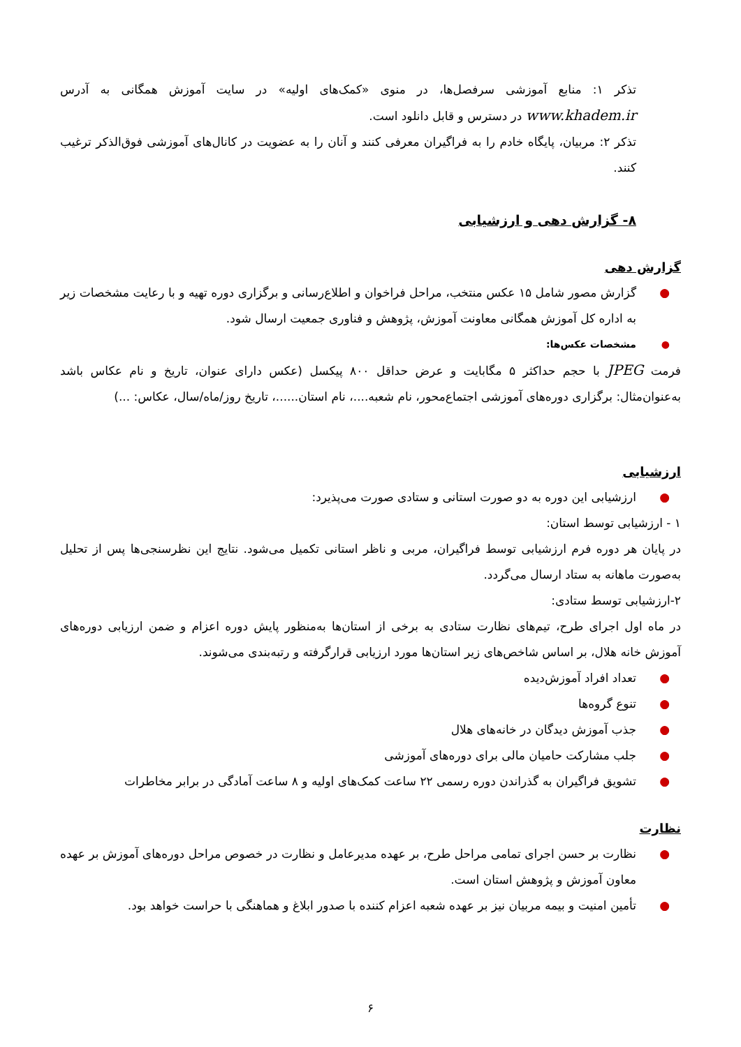تذکر ۱: منابع آموزشی سرفصل‌ها، در منوی «کمک‌های اولیه» در سایت آموزش همگانی به آدرس www.khadem.ir در دسترس و قابل دانلود است.
تذکر ۲: مربیان، پایگاه خادم را به فراگیران معرفی کنند و آنان را به عضویت در کانال‌های آموزشی فوق‌الذکر ترغیب کنند.
۸- گزارش دهی و ارزشیابی
گزارش دهی
● گزارش مصور شامل ۱۵ عکس منتخب، مراحل فراخوان و اطلاع‌رسانی و برگزاری دوره تهیه و با رعایت مشخصات زیر به اداره کل آموزش همگانی معاونت آموزش، پژوهش و فناوری جمعیت ارسال شود.
● مشخصات عکس‌ها:
فرمت JPEG با حجم حداکثر ۵ مگابایت و عرض حداقل ۸۰۰ پیکسل (عکس دارای عنوان، تاریخ و نام عکاس باشد به‌عنوان‌مثال: برگزاری دوره‌های آموزشی اجتماع‌محور، نام شعبه....، نام استان......، تاریخ روز/ماه/سال، عکاس: ...)
ارزشیابی
● ارزشیابی این دوره به دو صورت استانی و ستادی صورت می‌پذیرد:
۱ - ارزشیابی توسط استان:
در پایان هر دوره فرم ارزشیابی توسط فراگیران، مربی و ناظر استانی تکمیل می‌شود. نتایج این نظرسنجی‌ها پس از تحلیل به‌صورت ماهانه به ستاد ارسال می‌گردد.
۲-ارزشیابی توسط ستادی:
در ماه اول اجرای طرح، تیم‌های نظارت ستادی به برخی از استان‌ها به‌منظور پایش دوره اعزام و ضمن ارزیابی دوره‌های آموزش خانه هلال، بر اساس شاخص‌های زیر استان‌ها مورد ارزیابی قرارگرفته و رتبه‌بندی می‌شوند.
● تعداد افراد آموزش‌دیده
● تنوع گروه‌ها
● جذب آموزش دیدگان در خانه‌های هلال
● جلب مشارکت حامیان مالی برای دوره‌های آموزشی
● تشویق فراگیران به گذراندن دوره رسمی ۲۲ ساعت کمک‌های اولیه و ۸ ساعت آمادگی در برابر مخاطرات
نظارت
● نظارت بر حسن اجرای تمامی مراحل طرح، بر عهده مدیرعامل و نظارت در خصوص مراحل دوره‌های آموزش بر عهده معاون آموزش و پژوهش استان است.
● تأمین امنیت و بیمه مربیان نیز بر عهده شعبه اعزام کننده با صدور ابلاغ و هماهنگی با حراست خواهد بود.
۶